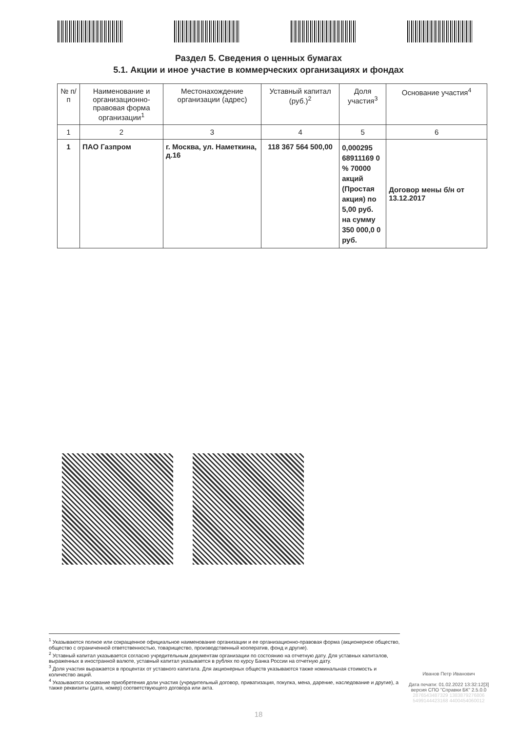Раздел 5. Сведения о ценных бумагах
5.1. Акции и иное участие в коммерческих организациях и фондах
| № п/п | Наименование и организационно-правовая форма организации<sup>1</sup> | Местонахождение организации (адрес) | Уставный капитал (руб.)<sup>2</sup> | Доля участия<sup>3</sup> | Основание участия<sup>4</sup> |
| --- | --- | --- | --- | --- | --- |
| 1 | 2 | 3 | 4 | 5 | 6 |
| 1 | ПАО Газпром | г. Москва, ул. Наметкина, д.16 | 118 367 564 500,00 | 0,000295 68911169 0 % 70000 акций (Простая акция) по 5,00 руб. на сумму 350 000,0 0 руб. | Договор мены б/н от 13.12.2017 |
<sup>1</sup> Указываются полное или сокращенное официальное наименование организации и ее организационно-правовая форма (акционерное общество, общество с ограниченной ответственностью, товарищество, производственный кооператив, фонд и другие).
<sup>2</sup> Уставный капитал указывается согласно учредительным документам организации по состоянию на отчетную дату. Для уставных капиталов, выраженных в иностранной валюте, уставный капитал указывается в рублях по курсу Банка России на отчетную дату.
<sup>3</sup> Доля участия выражается в процентах от уставного капитала. Для акционерных обществ указываются также номинальная стоимость и количество акций.
<sup>4</sup> Указываются основание приобретения доли участия (учредительный договор, приватизация, покупка, мена, дарение, наследование и другие), а также реквизиты (дата, номер) соответствующего договора или акта.
Иванов Петр Иванович
Дата печати: 01.02.2022 13:32:12[3]
версия СПО "Справки БК" 2.5.0.0
2876543487329 1383879276806
5499144423168 4400454060012
18